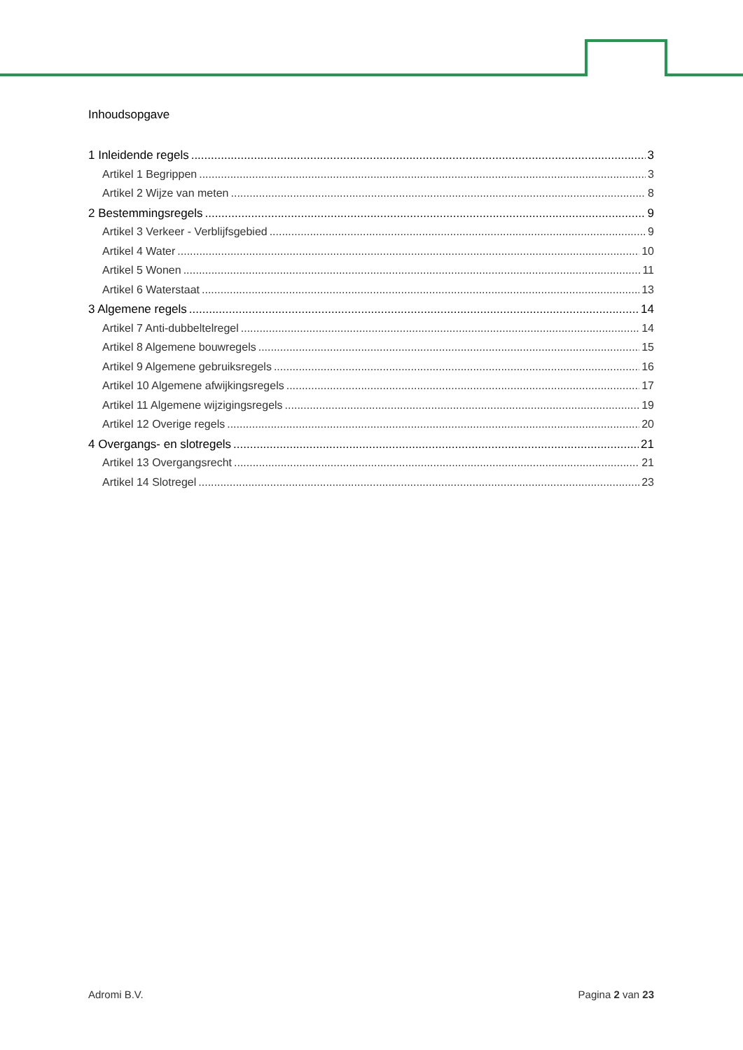Inhoudsopgave
1 Inleidende regels 3
Artikel 1 Begrippen 3
Artikel 2 Wijze van meten 8
2 Bestemmingsregels 9
Artikel 3 Verkeer - Verblijfsgebied 9
Artikel 4 Water 10
Artikel 5 Wonen 11
Artikel 6 Waterstaat 13
3 Algemene regels 14
Artikel 7 Anti-dubbeltelregel 14
Artikel 8 Algemene bouwregels 15
Artikel 9 Algemene gebruiksregels 16
Artikel 10 Algemene afwijkingsregels 17
Artikel 11 Algemene wijzigingsregels 19
Artikel 12 Overige regels 20
4 Overgangs- en slotregels 21
Artikel 13 Overgangsrecht 21
Artikel 14 Slotregel 23
Adromi B.V. Pagina 2 van 23